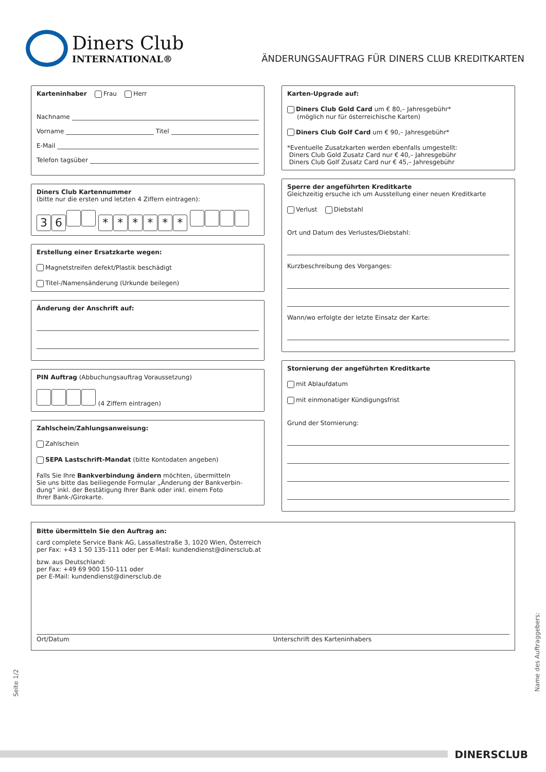Diners Club
INTERNATIONAL®
ÄNDERUNGSAUFTRAG FÜR DINERS CLUB KREDITKARTEN
Karteninhaber Frau Herr
Nachname
Vorname Titel
E-Mail
Telefon tagsüber
Diners Club Kartennummer
(bitte nur die ersten und letzten 4 Ziffern eintragen):
36 * * * * * *
Erstellung einer Ersatzkarte wegen:
Magnetstreifen defekt/Plastik beschädigt
Titel-/Namensänderung (Urkunde beilegen)
Änderung der Anschrift auf:
PIN Auftrag (Abbuchungsauftrag Voraussetzung)
(4 Ziffern eintragen)
Zahlschein/Zahlungsanweisung:
Zahlschein
SEPA Lastschrift-Mandat (bitte Kontodaten angeben)
Falls Sie Ihre Bankverbindung ändern möchten, übermitteln
Sie uns bitte das beiliegende Formular „Änderung der Bankverbin-
dung“ inkl. der Bestätigung Ihrer Bank oder inkl. einem Foto
Ihrer Bank-/Girokarte.
Karten-Upgrade auf:
Diners Club Gold Card um € 80,– Jahresgebühr*
(möglich nur für österreichische Karten)
Diners Club Golf Card um € 90,– Jahresgebühr*
*Eventuelle Zusatzkarten werden ebenfalls umgestellt:
Diners Club Gold Zusatz Card nur € 40,– Jahresgebühr
Diners Club Golf Zusatz Card nur € 45,– Jahresgebühr
Sperre der angeführten Kreditkarte
Gleichzeitig ersuche ich um Ausstellung einer neuen Kreditkarte
Verlust Diebstahl
Ort und Datum des Verlustes/Diebstahl:
Kurzbeschreibung des Vorganges:
Wann/wo erfolgte der letzte Einsatz der Karte:
Stornierung der angeführten Kreditkarte
mit Ablaufdatum
mit einmonatiger Kündigungsfrist
Grund der Stornierung:
Bitte übermitteln Sie den Auftrag an:
card complete Service Bank AG, Lassallestraße 3, 1020 Wien, Österreich
per Fax: +43 1 50 135-111 oder per E-Mail: kundendienst@dinersclub.at
bzw. aus Deutschland:
per Fax: +49 69 900 150-111 oder
per E-Mail: kundendienst@dinersclub.de
Ort/Datum Unterschrift des Karteninhabers
Seite 1/2
Name des Auftraggebers:
DINERSCLUB